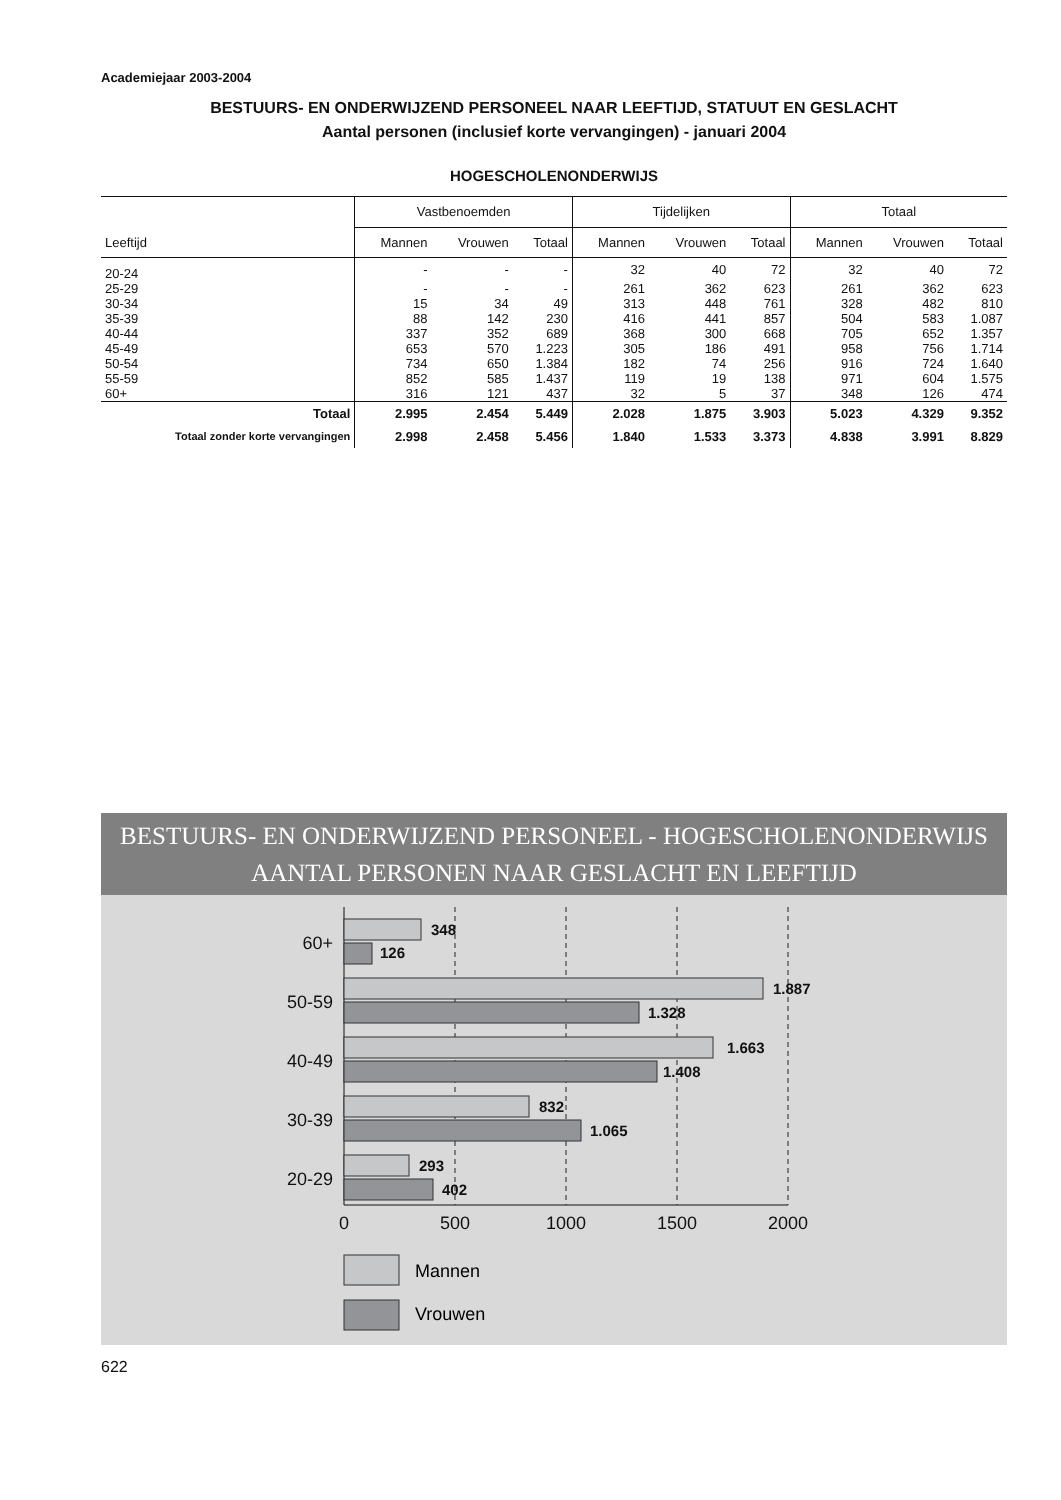Academiejaar 2003-2004
BESTUURS- EN ONDERWIJZEND PERSONEEL NAAR LEEFTIJD, STATUUT EN GESLACHT
Aantal personen (inclusief korte vervangingen) - januari 2004
HOGESCHOLENONDERWIJS
| | Vastbenoemden | | | Tijdelijken | | | Totaal | | |
| --- | --- | --- | --- | --- | --- | --- | --- | --- | --- |
| Leeftijd | Mannen | Vrouwen | Totaal | Mannen | Vrouwen | Totaal | Mannen | Vrouwen | Totaal |
| 20-24 | - | - | - | 32 | 40 | 72 | 32 | 40 | 72 |
| 25-29 | - | - | - | 261 | 362 | 623 | 261 | 362 | 623 |
| 30-34 | 15 | 34 | 49 | 313 | 448 | 761 | 328 | 482 | 810 |
| 35-39 | 88 | 142 | 230 | 416 | 441 | 857 | 504 | 583 | 1.087 |
| 40-44 | 337 | 352 | 689 | 368 | 300 | 668 | 705 | 652 | 1.357 |
| 45-49 | 653 | 570 | 1.223 | 305 | 186 | 491 | 958 | 756 | 1.714 |
| 50-54 | 734 | 650 | 1.384 | 182 | 74 | 256 | 916 | 724 | 1.640 |
| 55-59 | 852 | 585 | 1.437 | 119 | 19 | 138 | 971 | 604 | 1.575 |
| 60+ | 316 | 121 | 437 | 32 | 5 | 37 | 348 | 126 | 474 |
| Totaal | 2.995 | 2.454 | 5.449 | 2.028 | 1.875 | 3.903 | 5.023 | 4.329 | 9.352 |
| Totaal zonder korte vervangingen | 2.998 | 2.458 | 5.456 | 1.840 | 1.533 | 3.373 | 4.838 | 3.991 | 8.829 |
BESTUURS- EN ONDERWIJZEND PERSONEEL - HOGESCHOLENONDERWIJS
AANTAL PERSONEN NAAR GESLACHT EN LEEFTIJD
348
126
1.887
1.328
1.663
1.408
832
1.065
293
402
60+
50-59
40-49
30-39
20-29
0
500
1000
1500
2000
Mannen
Vrouwen
622